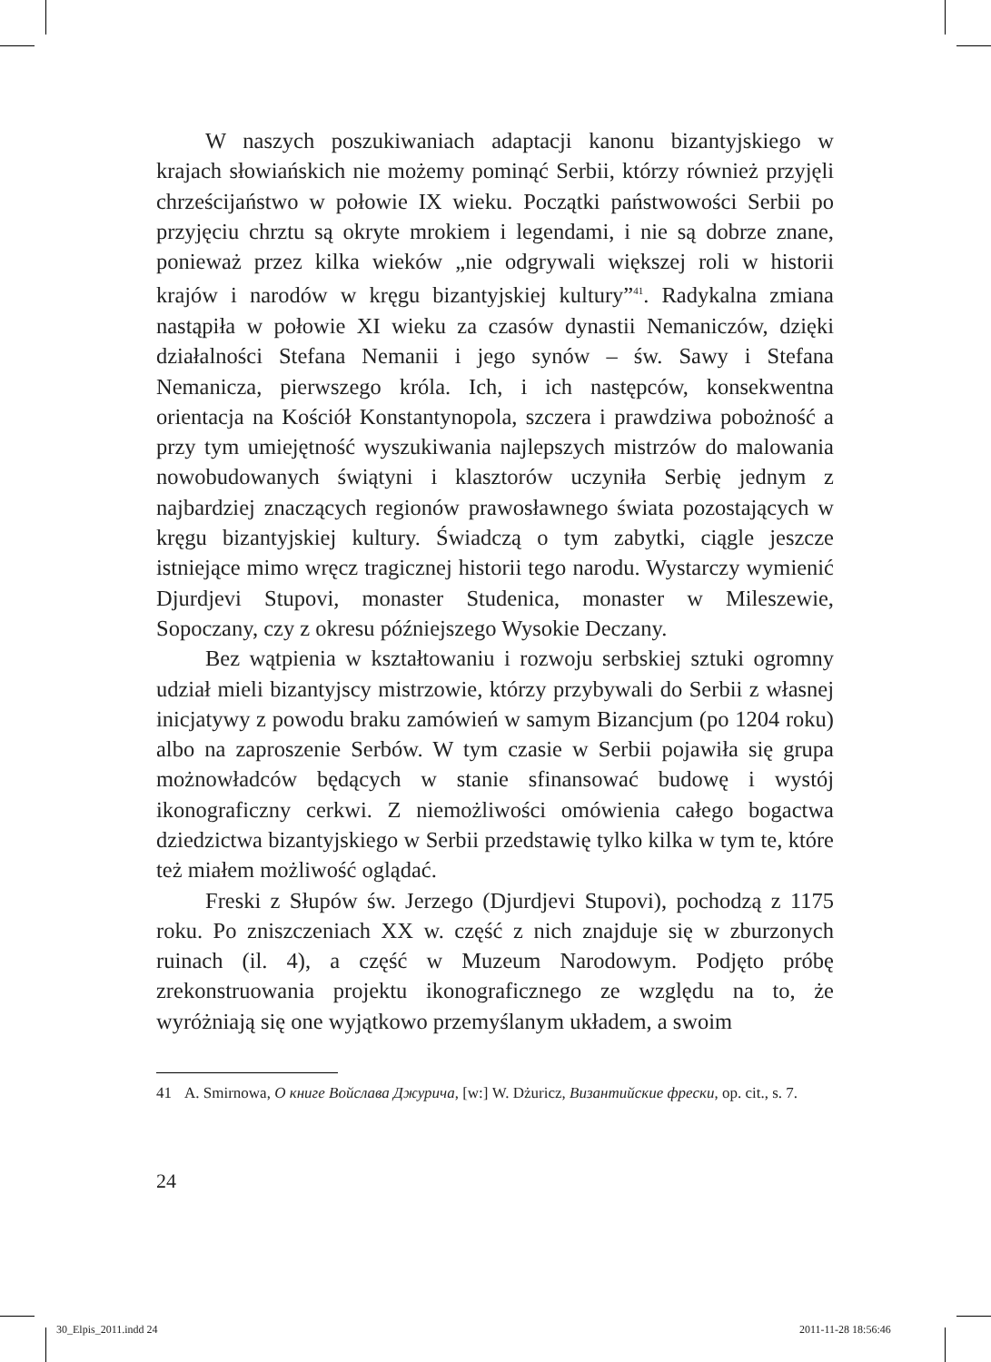W naszych poszukiwaniach adaptacji kanonu bizantyjskiego w krajach słowiańskich nie możemy pominąć Serbii, którzy również przyjęli chrześcijaństwo w połowie IX wieku. Początki państwowości Serbii po przyjęciu chrztu są okryte mrokiem i legendami, i nie są dobrze znane, ponieważ przez kilka wieków „nie odgrywali większej roli w historii krajów i narodów w kręgu bizantyjskiej kultury”<sup>41</sup>. Radykalna zmiana nastąpiła w połowie XI wieku za czasów dynastii Nemaniczów, dzięki działalności Stefana Nemanii i jego synów – św. Sawy i Stefana Nemanicza, pierwszego króla. Ich, i ich następców, konsekwentna orientacja na Kościół Konstantynopola, szczera i prawdziwa pobożność a przy tym umiejętność wyszukiwania najlepszych mistrzów do malowania nowobudowanych świątyni i klasztorów uczyniła Serbię jednym z najbardziej znaczących regionów prawosławnego świata pozostających w kręgu bizantyjskiej kultury. Świadczą o tym zabytki, ciągle jeszcze istniejące mimo wręcz tragicznej historii tego narodu. Wystarczy wymienić Djurdjevi Stupovi, monaster Studenica, monaster w Mileszewie, Sopoczany, czy z okresu późniejszego Wysokie Deczany.
Bez wątpienia w kształtowaniu i rozwoju serbskiej sztuki ogromny udział mieli bizantyjscy mistrzowie, którzy przybywali do Serbii z własnej inicjatywy z powodu braku zamówień w samym Bizancjum (po 1204 roku) albo na zaproszenie Serbów. W tym czasie w Serbii pojawiła się grupa możnowładców będących w stanie sfinansować budowę i wystój ikonograficzny cerkwi. Z niemożliwości omówienia całego bogactwa dziedzictwa bizantyjskiego w Serbii przedstawię tylko kilka w tym te, które też miałem możliwość oglądać.
Freski z Słupów św. Jerzego (Djurdjevi Stupovi), pochodzą z 1175 roku. Po zniszczeniach XX w. część z nich znajduje się w zburzonych ruinach (il. 4), a część w Muzeum Narodowym. Podjęto próbę zrekonstruowania projektu ikonograficznego ze względu na to, że wyróżniają się one wyjątkowo przemyślanym układem, a swoim
41 A. Smirnowa, О книге Войслава Джурича, [w:] W. Dżuricz, Византийские фрески, op. cit., s. 7.
24
30_Elpis_2011.indd 24 2011-11-28 18:56:46